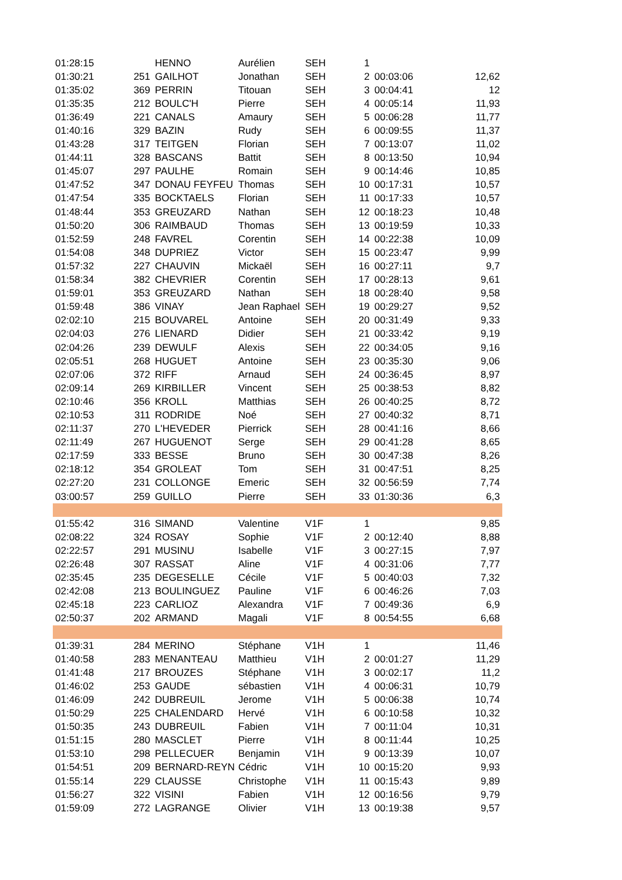| 01:28:15 | | HENNO | Aurélien | SEH | 1 | | |
| 01:30:21 | 251 | GAILHOT | Jonathan | SEH | 2 | 00:03:06 | 12,62 |
| 01:35:02 | 369 | PERRIN | Titouan | SEH | 3 | 00:04:41 | 12 |
| 01:35:35 | 212 | BOULC'H | Pierre | SEH | 4 | 00:05:14 | 11,93 |
| 01:36:49 | 221 | CANALS | Amaury | SEH | 5 | 00:06:28 | 11,77 |
| 01:40:16 | 329 | BAZIN | Rudy | SEH | 6 | 00:09:55 | 11,37 |
| 01:43:28 | 317 | TEITGEN | Florian | SEH | 7 | 00:13:07 | 11,02 |
| 01:44:11 | 328 | BASCANS | Battit | SEH | 8 | 00:13:50 | 10,94 |
| 01:45:07 | 297 | PAULHE | Romain | SEH | 9 | 00:14:46 | 10,85 |
| 01:47:52 | 347 | DONAU FEYFEU | Thomas | SEH | 10 | 00:17:31 | 10,57 |
| 01:47:54 | 335 | BOCKTAELS | Florian | SEH | 11 | 00:17:33 | 10,57 |
| 01:48:44 | 353 | GREUZARD | Nathan | SEH | 12 | 00:18:23 | 10,48 |
| 01:50:20 | 306 | RAIMBAUD | Thomas | SEH | 13 | 00:19:59 | 10,33 |
| 01:52:59 | 248 | FAVREL | Corentin | SEH | 14 | 00:22:38 | 10,09 |
| 01:54:08 | 348 | DUPRIEZ | Victor | SEH | 15 | 00:23:47 | 9,99 |
| 01:57:32 | 227 | CHAUVIN | Mickaël | SEH | 16 | 00:27:11 | 9,7 |
| 01:58:34 | 382 | CHEVRIER | Corentin | SEH | 17 | 00:28:13 | 9,61 |
| 01:59:01 | 353 | GREUZARD | Nathan | SEH | 18 | 00:28:40 | 9,58 |
| 01:59:48 | 386 | VINAY | Jean Raphael | SEH | 19 | 00:29:27 | 9,52 |
| 02:02:10 | 215 | BOUVAREL | Antoine | SEH | 20 | 00:31:49 | 9,33 |
| 02:04:03 | 276 | LIENARD | Didier | SEH | 21 | 00:33:42 | 9,19 |
| 02:04:26 | 239 | DEWULF | Alexis | SEH | 22 | 00:34:05 | 9,16 |
| 02:05:51 | 268 | HUGUET | Antoine | SEH | 23 | 00:35:30 | 9,06 |
| 02:07:06 | 372 | RIFF | Arnaud | SEH | 24 | 00:36:45 | 8,97 |
| 02:09:14 | 269 | KIRBILLER | Vincent | SEH | 25 | 00:38:53 | 8,82 |
| 02:10:46 | 356 | KROLL | Matthias | SEH | 26 | 00:40:25 | 8,72 |
| 02:10:53 | 311 | RODRIDE | Noé | SEH | 27 | 00:40:32 | 8,71 |
| 02:11:37 | 270 | L'HEVEDER | Pierrick | SEH | 28 | 00:41:16 | 8,66 |
| 02:11:49 | 267 | HUGUENOT | Serge | SEH | 29 | 00:41:28 | 8,65 |
| 02:17:59 | 333 | BESSE | Bruno | SEH | 30 | 00:47:38 | 8,26 |
| 02:18:12 | 354 | GROLEAT | Tom | SEH | 31 | 00:47:51 | 8,25 |
| 02:27:20 | 231 | COLLONGE | Emeric | SEH | 32 | 00:56:59 | 7,74 |
| 03:00:57 | 259 | GUILLO | Pierre | SEH | 33 | 01:30:36 | 6,3 |
| 01:55:42 | 316 | SIMAND | Valentine | V1F | 1 | | 9,85 |
| 02:08:22 | 324 | ROSAY | Sophie | V1F | 2 | 00:12:40 | 8,88 |
| 02:22:57 | 291 | MUSINU | Isabelle | V1F | 3 | 00:27:15 | 7,97 |
| 02:26:48 | 307 | RASSAT | Aline | V1F | 4 | 00:31:06 | 7,77 |
| 02:35:45 | 235 | DEGESELLE | Cécile | V1F | 5 | 00:40:03 | 7,32 |
| 02:42:08 | 213 | BOULINGUEZ | Pauline | V1F | 6 | 00:46:26 | 7,03 |
| 02:45:18 | 223 | CARLIOZ | Alexandra | V1F | 7 | 00:49:36 | 6,9 |
| 02:50:37 | 202 | ARMAND | Magali | V1F | 8 | 00:54:55 | 6,68 |
| 01:39:31 | 284 | MERINO | Stéphane | V1H | 1 | | 11,46 |
| 01:40:58 | 283 | MENANTEAU | Matthieu | V1H | 2 | 00:01:27 | 11,29 |
| 01:41:48 | 217 | BROUZES | Stéphane | V1H | 3 | 00:02:17 | 11,2 |
| 01:46:02 | 253 | GAUDE | sébastien | V1H | 4 | 00:06:31 | 10,79 |
| 01:46:09 | 242 | DUBREUIL | Jerome | V1H | 5 | 00:06:38 | 10,74 |
| 01:50:29 | 225 | CHALENDARD | Hervé | V1H | 6 | 00:10:58 | 10,32 |
| 01:50:35 | 243 | DUBREUIL | Fabien | V1H | 7 | 00:11:04 | 10,31 |
| 01:51:15 | 280 | MASCLET | Pierre | V1H | 8 | 00:11:44 | 10,25 |
| 01:53:10 | 298 | PELLECUER | Benjamin | V1H | 9 | 00:13:39 | 10,07 |
| 01:54:51 | 209 | BERNARD-REYN | Cédric | V1H | 10 | 00:15:20 | 9,93 |
| 01:55:14 | 229 | CLAUSSE | Christophe | V1H | 11 | 00:15:43 | 9,89 |
| 01:56:27 | 322 | VISINI | Fabien | V1H | 12 | 00:16:56 | 9,79 |
| 01:59:09 | 272 | LAGRANGE | Olivier | V1H | 13 | 00:19:38 | 9,57 |